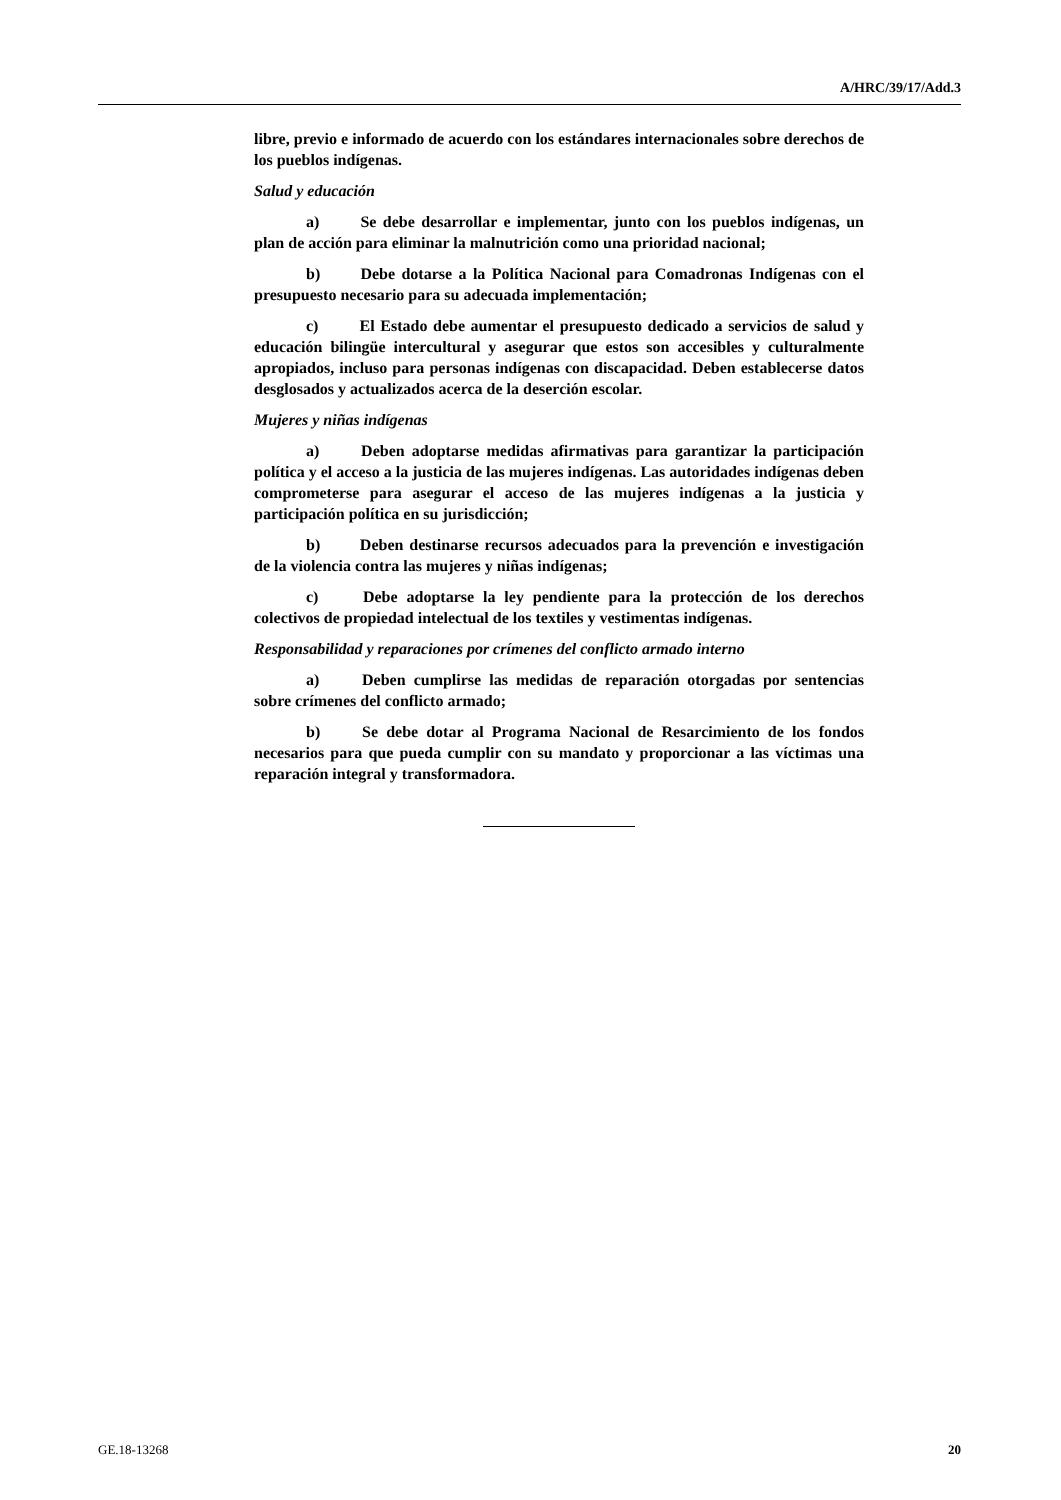A/HRC/39/17/Add.3
libre, previo e informado de acuerdo con los estándares internacionales sobre derechos de los pueblos indígenas.
Salud y educación
a) Se debe desarrollar e implementar, junto con los pueblos indígenas, un plan de acción para eliminar la malnutrición como una prioridad nacional;
b) Debe dotarse a la Política Nacional para Comadronas Indígenas con el presupuesto necesario para su adecuada implementación;
c) El Estado debe aumentar el presupuesto dedicado a servicios de salud y educación bilingüe intercultural y asegurar que estos son accesibles y culturalmente apropiados, incluso para personas indígenas con discapacidad. Deben establecerse datos desglosados y actualizados acerca de la deserción escolar.
Mujeres y niñas indígenas
a) Deben adoptarse medidas afirmativas para garantizar la participación política y el acceso a la justicia de las mujeres indígenas. Las autoridades indígenas deben comprometerse para asegurar el acceso de las mujeres indígenas a la justicia y participación política en su jurisdicción;
b) Deben destinarse recursos adecuados para la prevención e investigación de la violencia contra las mujeres y niñas indígenas;
c) Debe adoptarse la ley pendiente para la protección de los derechos colectivos de propiedad intelectual de los textiles y vestimentas indígenas.
Responsabilidad y reparaciones por crímenes del conflicto armado interno
a) Deben cumplirse las medidas de reparación otorgadas por sentencias sobre crímenes del conflicto armado;
b) Se debe dotar al Programa Nacional de Resarcimiento de los fondos necesarios para que pueda cumplir con su mandato y proporcionar a las víctimas una reparación integral y transformadora.
GE.18-13268 20